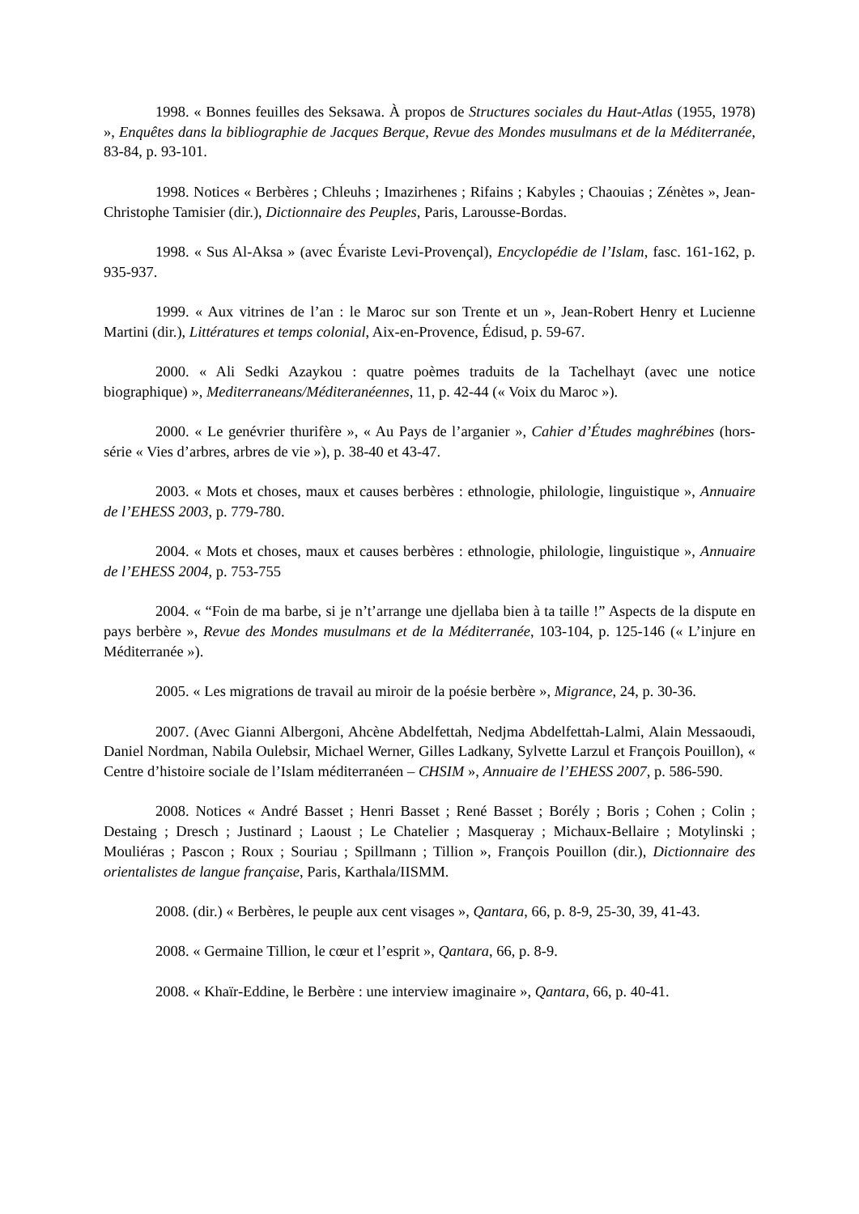1998. « Bonnes feuilles des Seksawa. À propos de Structures sociales du Haut-Atlas (1955, 1978) », Enquêtes dans la bibliographie de Jacques Berque, Revue des Mondes musulmans et de la Méditerranée, 83-84, p. 93-101.
1998. Notices « Berbères ; Chleuhs ; Imazirhenes ; Rifains ; Kabyles ; Chaouias ; Zénètes », Jean-Christophe Tamisier (dir.), Dictionnaire des Peuples, Paris, Larousse-Bordas.
1998. « Sus Al-Aksa » (avec Évariste Levi-Provençal), Encyclopédie de l’Islam, fasc. 161-162, p. 935-937.
1999. « Aux vitrines de l’an : le Maroc sur son Trente et un », Jean-Robert Henry et Lucienne Martini (dir.), Littératures et temps colonial, Aix-en-Provence, Édisud, p. 59-67.
2000. « Ali Sedki Azaykou : quatre poèmes traduits de la Tachelhayt (avec une notice biographique) », Mediterraneans/Méditeranéennes, 11, p. 42-44 (« Voix du Maroc »).
2000. « Le genévrier thurifère », « Au Pays de l’arganier », Cahier d’Études maghrébines (hors-série « Vies d’arbres, arbres de vie »), p. 38-40 et 43-47.
2003. « Mots et choses, maux et causes berbères : ethnologie, philologie, linguistique », Annuaire de l’EHESS 2003, p. 779-780.
2004. « Mots et choses, maux et causes berbères : ethnologie, philologie, linguistique », Annuaire de l’EHESS 2004, p. 753-755
2004. « “Foin de ma barbe, si je n’t’arrange une djellaba bien à ta taille !” Aspects de la dispute en pays berbère », Revue des Mondes musulmans et de la Méditerranée, 103-104, p. 125-146 (« L’injure en Méditerranée »).
2005. « Les migrations de travail au miroir de la poésie berbère », Migrance, 24, p. 30-36.
2007. (Avec Gianni Albergoni, Ahcène Abdelfettah, Nedjma Abdelfettah-Lalmi, Alain Messaoudi, Daniel Nordman, Nabila Oulebsir, Michael Werner, Gilles Ladkany, Sylvette Larzul et François Pouillon), « Centre d’histoire sociale de l’Islam méditerranéen – CHSIM », Annuaire de l’EHESS 2007, p. 586-590.
2008. Notices « André Basset ; Henri Basset ; René Basset ; Borély ; Boris ; Cohen ; Colin ; Destaing ; Dresch ; Justinard ; Laoust ; Le Chatelier ; Masqueray ; Michaux-Bellaire ; Motylinski ; Mouliéras ; Pascon ; Roux ; Souriau ; Spillmann ; Tillion », François Pouillon (dir.), Dictionnaire des orientalistes de langue française, Paris, Karthala/IISMM.
2008. (dir.) « Berbères, le peuple aux cent visages », Qantara, 66, p. 8-9, 25-30, 39, 41-43.
2008. « Germaine Tillion, le cœur et l’esprit », Qantara, 66, p. 8-9.
2008. « Khaïr-Eddine, le Berbère : une interview imaginaire », Qantara, 66, p. 40-41.